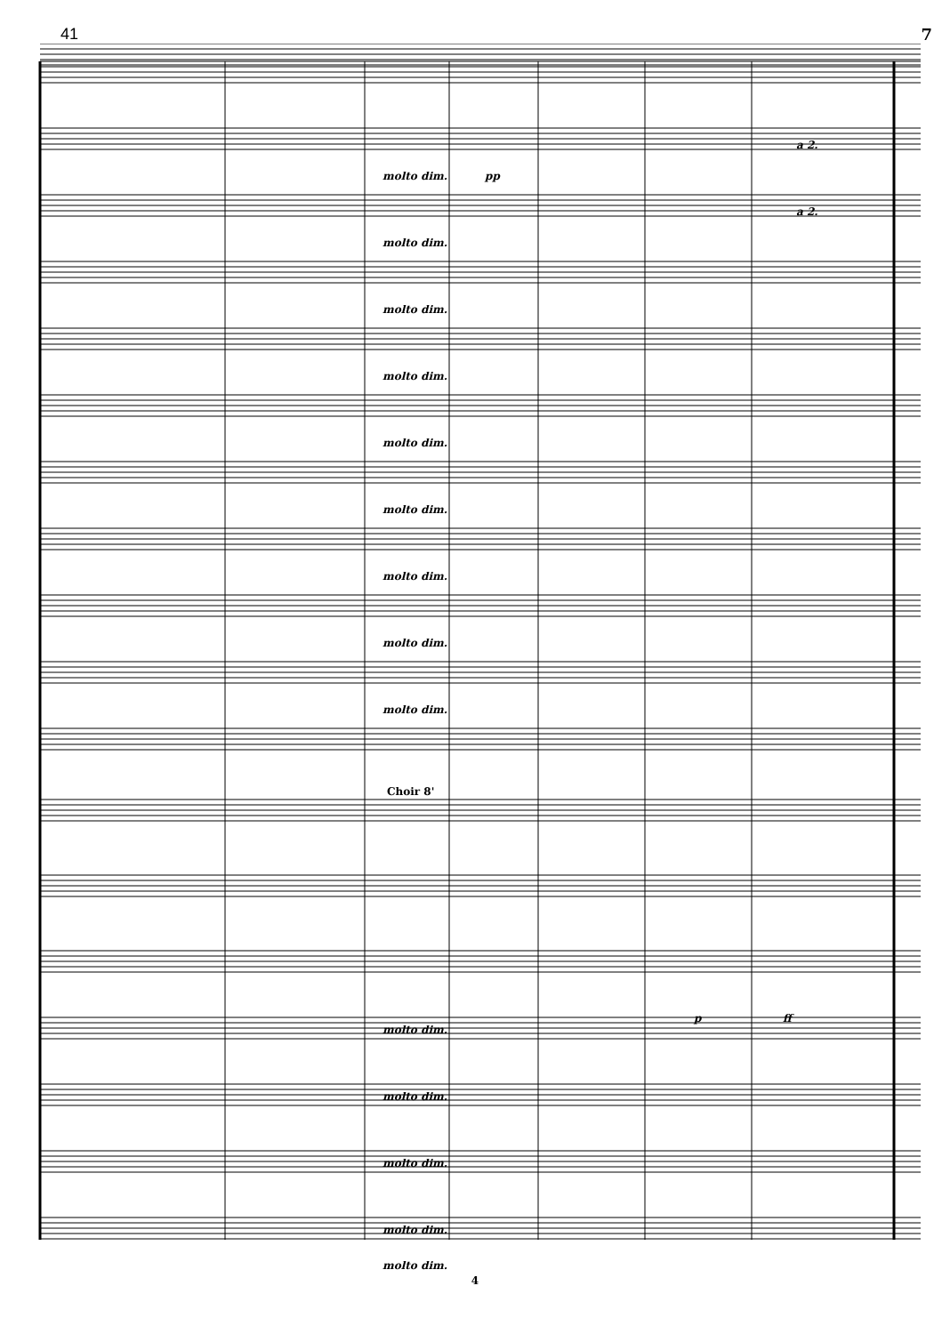41 7
molto dim.
pp
molto dim.
molto dim.
molto dim.
molto dim.
molto dim.
molto dim.
molto dim.
molto dim.
a 2.
a 2.
Choir 8'
molto dim.
molto dim.
molto dim.
molto dim.
molto dim.
p
ff
4